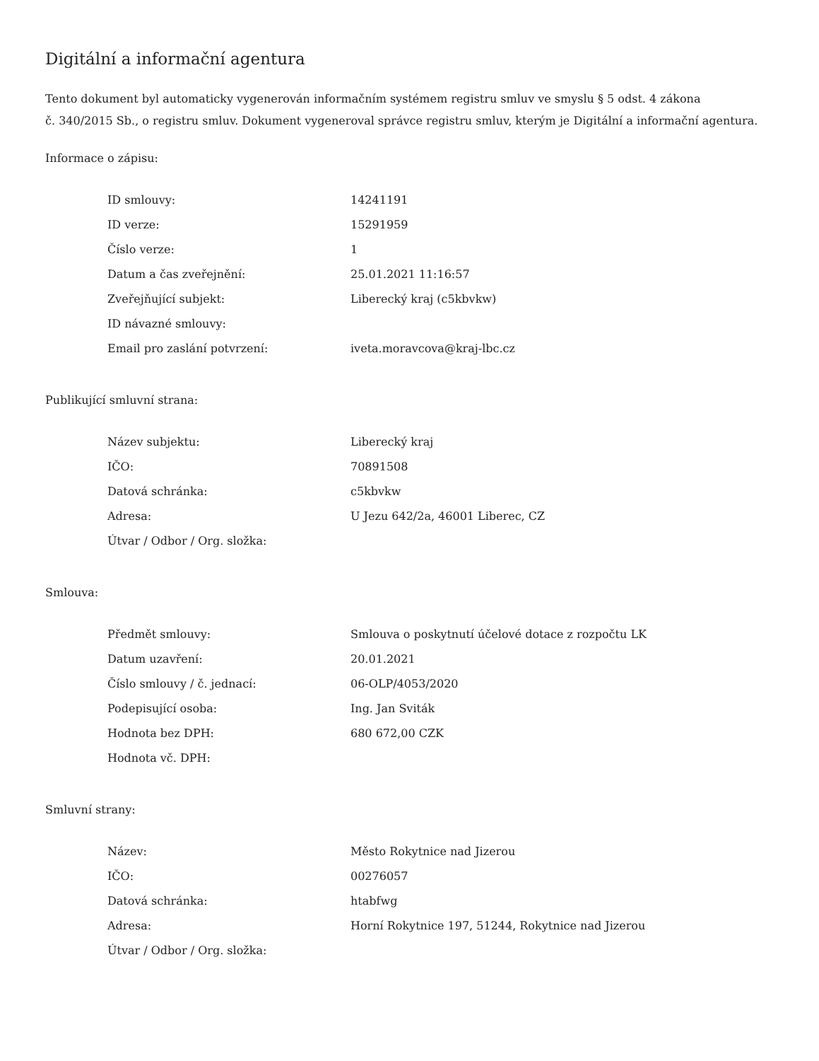Digitální a informační agentura
Tento dokument byl automaticky vygenerován informačním systémem registru smluv ve smyslu § 5 odst. 4 zákona
č. 340/2015 Sb., o registru smluv. Dokument vygeneroval správce registru smluv, kterým je Digitální a informační agentura.
Informace o zápisu:
| ID smlouvy: | 14241191 |
| ID verze: | 15291959 |
| Číslo verze: | 1 |
| Datum a čas zveřejnění: | 25.01.2021 11:16:57 |
| Zveřejňující subjekt: | Liberecký kraj (c5kbvkw) |
| ID návazné smlouvy: | |
| Email pro zaslání potvrzení: | iveta.moravcova@kraj-lbc.cz |
Publikující smluvní strana:
| Název subjektu: | Liberecký kraj |
| IČO: | 70891508 |
| Datová schránka: | c5kbvkw |
| Adresa: | U Jezu 642/2a, 46001 Liberec, CZ |
| Útvar / Odbor / Org. složka: | |
Smlouva:
| Předmět smlouvy: | Smlouva o poskytnutí účelové dotace z rozpočtu LK |
| Datum uzavření: | 20.01.2021 |
| Číslo smlouvy / č. jednací: | 06-OLP/4053/2020 |
| Podepisující osoba: | Ing. Jan Sviták |
| Hodnota bez DPH: | 680 672,00 CZK |
| Hodnota vč. DPH: | |
Smluvní strany:
| Název: | Město Rokytnice nad Jizerou |
| IČO: | 00276057 |
| Datová schránka: | htabfwg |
| Adresa: | Horní Rokytnice 197, 51244, Rokytnice nad Jizerou |
| Útvar / Odbor / Org. složka: | |